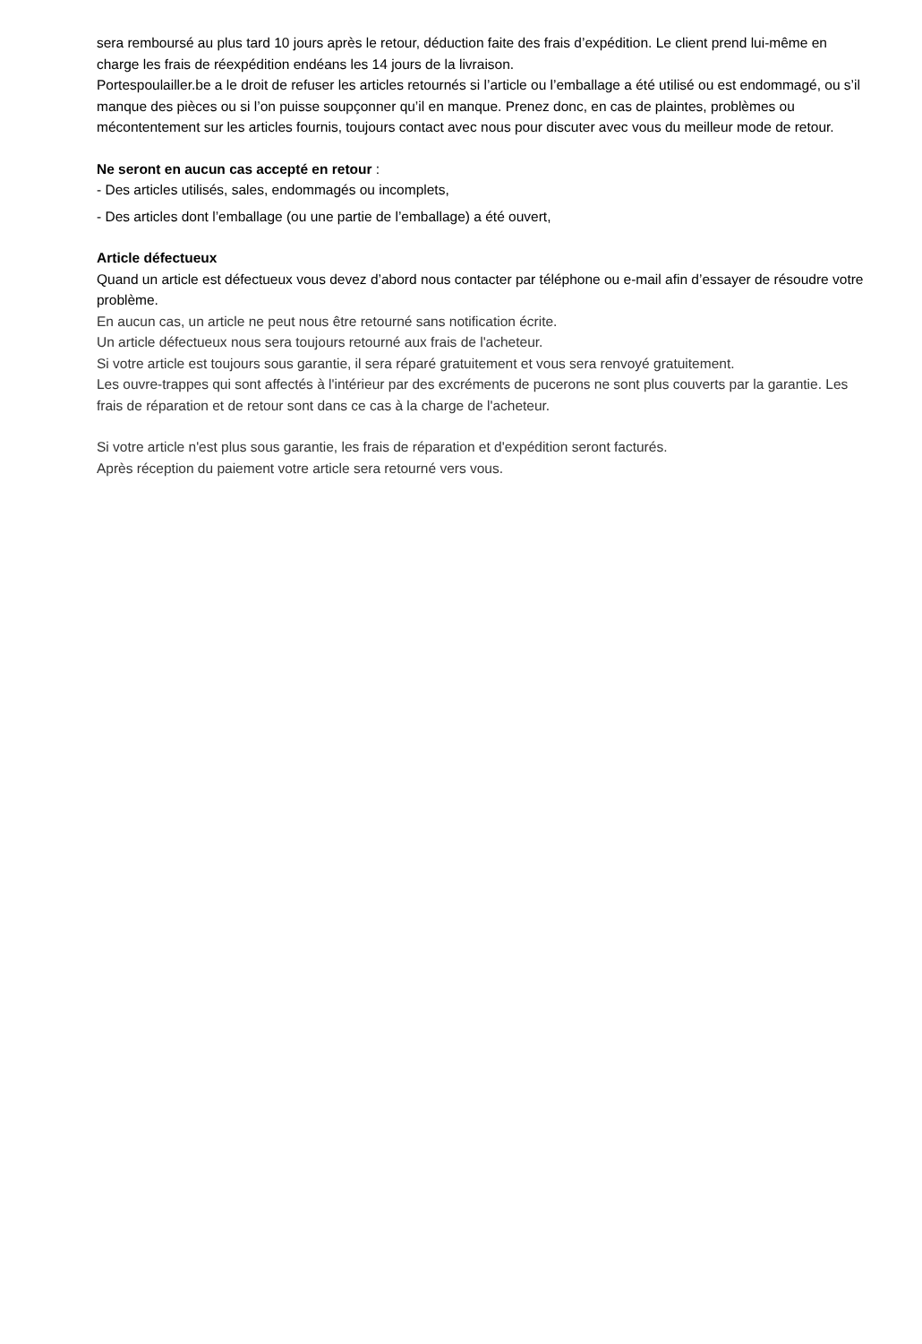sera remboursé au plus tard 10 jours après le retour, déduction faite des frais d’expédition. Le client prend lui-même en charge les frais de réexpédition endéans les 14 jours de la livraison.
Portespoulailler.be a le droit de refuser les articles retournés si l’article ou l’emballage a été utilisé ou est endommagé, ou s’il manque des pièces ou si l’on puisse soupçonner qu’il en manque. Prenez donc, en cas de plaintes, problèmes ou mécontentement sur les articles fournis, toujours contact avec nous pour discuter avec vous du meilleur mode de retour.
Ne seront en aucun cas accepté en retour :
- Des articles utilisés, sales, endommagés ou incomplets,
- Des articles dont l’emballage (ou une partie de l’emballage) a été ouvert,
Article défectueux
Quand un article est défectueux vous devez d’abord nous contacter par téléphone ou e-mail afin d’essayer de résoudre votre problème.
En aucun cas, un article ne peut nous être retourné sans notification écrite.
Un article défectueux nous sera toujours retourné aux frais de l'acheteur.
Si votre article est toujours sous garantie, il sera réparé gratuitement et vous sera renvoyé gratuitement.
Les ouvre-trappes qui sont affectés à l'intérieur par des excréments de pucerons ne sont plus couverts par la garantie. Les frais de réparation et de retour sont dans ce cas à la charge de l'acheteur.
Si votre article n'est plus sous garantie, les frais de réparation et d'expédition seront facturés.
Après réception du paiement votre article sera retourné vers vous.